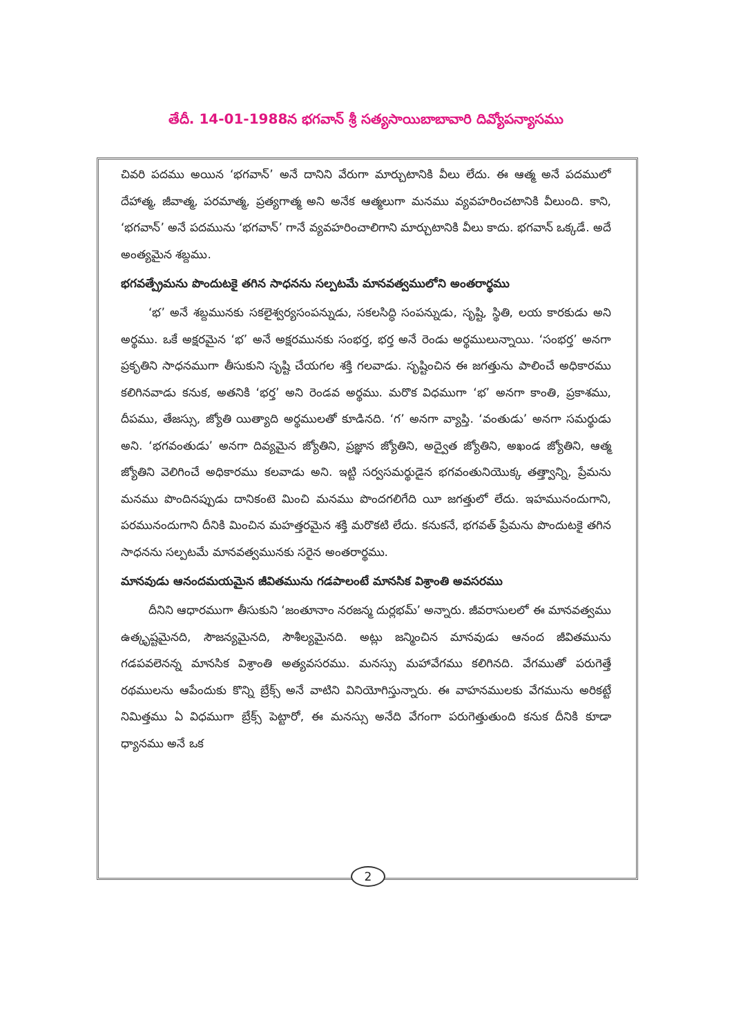తేదీ. 14-01-1988న భగవాన్ శ్రీ సత్యసాయిబాబావారి దివ్యోపన్యాసము
చివరి పదము అయిన ‘భగవాన్’ అనే దానిని వేరుగా మార్చుటానికి వీలు లేదు. ఈ ఆత్మ అనే పదములో దేహాత్మ, జీవాత్మ, పరమాత్మ, ప్రత్యగాత్మ అని అనేక ఆత్మలుగా మనము వ్యవహరించటానికి వీలుంది. కాని, ‘భగవాన్’ అనే పదమును ‘భగవాన్’ గానే వ్యవహరించాలిగాని మార్చుటానికి వీలు కాదు. భగవాన్ ఒక్కడే. అదే అంత్యమైన శబ్దము.
భగవత్ప్రేమను పొందుటకై తగిన సాధనను సల్పటమే మానవత్వములోని అంతరార్థము
‘భ’ అనే శబ్దమునకు సకలైశ్వర్యసంపన్నుడు, సకలసిద్ధి సంపన్నుడు, సృష్టి, స్థితి, లయ కారకుడు అని అర్థము. ఒకే అక్షరమైన ‘భ’ అనే అక్షరమునకు సంభర్త, భర్త అనే రెండు అర్థములున్నాయి. ‘సంభర్త’ అనగా ప్రకృతిని సాధనముగా తీసుకుని సృష్టి చేయగల శక్తి గలవాడు. సృష్టించిన ఈ జగత్తును పాలించే అధికారము కలిగినవాడు కనుక, అతనికి ‘భర్త’ అని రెండవ అర్థము. మరొక విధముగా ‘భ’ అనగా కాంతి, ప్రకాశము, దీపము, తేజస్సు, జ్యోతి యిత్యాది అర్థములతో కూడినది. ‘గ’ అనగా వ్యాప్తి. ‘వంతుడు’ అనగా సమర్థుడు అని. ‘భగవంతుడు’ అనగా దివ్యమైన జ్యోతిని, ప్రజ్ఞాన జ్యోతిని, అద్వైత జ్యోతిని, అఖండ జ్యోతిని, ఆత్మ జ్యోతిని వెలిగించే అధికారము కలవాడు అని. ఇట్టి సర్వసమర్థుడైన భగవంతునియొక్క తత్త్వాన్ని, ప్రేమను మనము పొందినప్పుడు దానికంటె మించి మనము పొందగలిగేది యీ జగత్తులో లేదు. ఇహమునందుగాని, పరమునందుగాని దీనికి మించిన మహత్తరమైన శక్తి మరొకటి లేదు. కనుకనే, భగవత్ ప్రేమను పొందుటకై తగిన సాధనను సల్పటమే మానవత్వమునకు సరైన అంతరార్థము.
మానవుడు ఆనందమయమైన జీవితమును గడపాలంటే మానసిక విశ్రాంతి అవసరము
దీనిని ఆధారముగా తీసుకుని ‘జంతూనాం నరజన్మ దుర్లభమ్’ అన్నారు. జీవరాసులలో ఈ మానవత్వము ఉత్కృష్టమైనది, సౌజన్యమైనది, సౌశీల్యమైనది. అట్లు జన్మించిన మానవుడు ఆనంద జీవితమును గడపవలెనన్న మానసిక విశ్రాంతి అత్యవసరము. మనస్సు మహావేగము కలిగినది. వేగముతో పరుగెత్తే రథములను ఆపేందుకు కొన్ని బ్రేక్స్ అనే వాటిని వినియోగిస్తున్నారు. ఈ వాహనములకు వేగమును అరికట్టే నిమిత్తము ఏ విధముగా బ్రేక్స్ పెట్టారో, ఈ మనస్సు అనేది వేగంగా పరుగెత్తుతుంది కనుక దీనికి కూడా ధ్యానము అనే ఒక
2